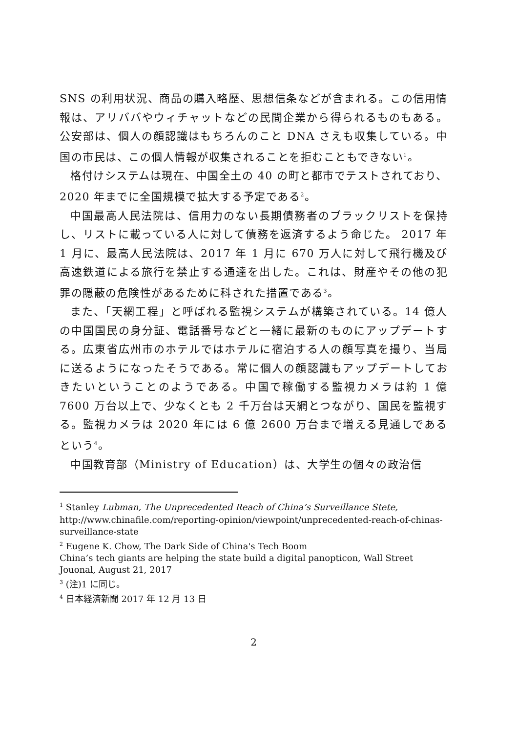SNS の利用状況、商品の購入略歴、思想信条などが含まれる。この信用情報は、アリババやウィチャットなどの民間企業から得られるものもある。公安部は、個人の顔認識はもちろんのこと DNA さえも収集している。中国の市民は、この個人情報が収集されることを拒むこともできない<sup>1</sup>。
格付けシステムは現在、中国全土の 40 の町と都市でテストされており、2020 年までに全国規模で拡大する予定である<sup>2</sup>。
中国最高人民法院は、信用力のない長期債務者のブラックリストを保持し、リストに載っている人に対して債務を返済するよう命じた。 2017 年 1 月に、最高人民法院は、2017 年 1 月に 670 万人に対して飛行機及び高速鉄道による旅行を禁止する通達を出した。これは、財産やその他の犯罪の隠蔽の危険性があるために科された措置である<sup>3</sup>。
また、「天網工程」と呼ばれる監視システムが構築されている。14 億人の中国国民の身分証、電話番号などと一緒に最新のものにアップデートする。広東省広州市のホテルではホテルに宿泊する人の顔写真を撮り、当局に送るようになったそうである。常に個人の顔認識もアップデートしておきたいということのようである。中国で稼働する監視カメラは約 1 億 7600 万台以上で、少なくとも 2 千万台は天網とつながり、国民を監視する。監視カメラは 2020 年には 6 億 2600 万台まで増える見通しであるという<sup>4</sup>。
中国教育部（Ministry of Education）は、大学生の個々の政治信
<sup>1</sup> Stanley Lubman, The Unprecedented Reach of China’s Surveillance Stete,
http://www.chinafile.com/reporting-opinion/viewpoint/unprecedented-reach-of-chinas-surveillance-state
<sup>2</sup> Eugene K. Chow, The Dark Side of China's Tech Boom
China’s tech giants are helping the state build a digital panopticon, Wall Street Jouonal, August 21, 2017
<sup>3</sup> (注)1 に同じ。
<sup>4</sup> 日本経済新聞 2017 年 12 月 13 日
2